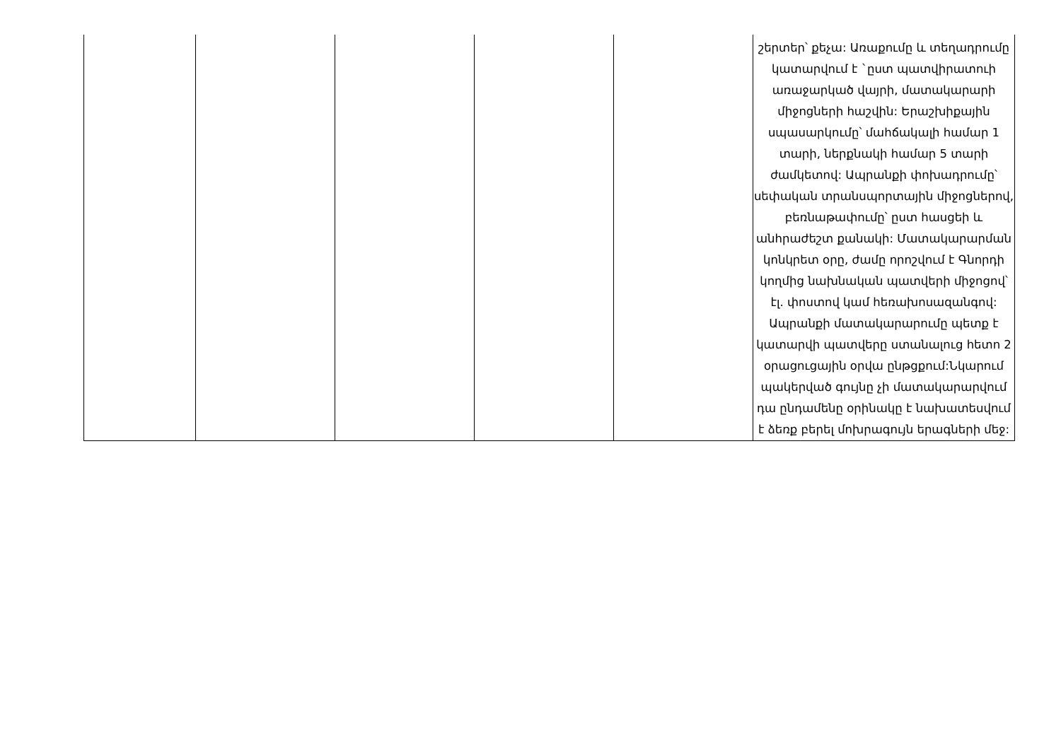| | | | | | շերտեր՝ քեչա: Առաքումը և տեղադրումը կատարվում է `ըստ պատվիրատուի առաջարկած վայրի, մատակարարի միջոցների հաշվին: Երաշխիքային սպասարկումը՝ մահճակալի համար 1 տարի, ներքնակի համար 5 տարի ժամկետով: Ապրանքի փոխադրումը՝ սեփական տրանսպորտային միջոցներով, բեռնաթափումը՝ ըստ հասցեի և անհրաժեշտ քանակի: Մատակարարման կոնկրետ օրը, ժամը որոշվում է Գնորդի կողմից նախնական պատվերի միջոցով՝ էլ. փոստով կամ հեռախոսազանգով: Ապրանքի մատակարարումը պետք է կատարվի պատվերը ստանալուց հետո 2 օրացուցային օրվա ընթցքում:Նկարում պակերված գույնը չի մատակարարվում դա ընդամենը օրինակը է նախատեսվում է ձեռք բերել մոխրագույն երագների մեջ: |